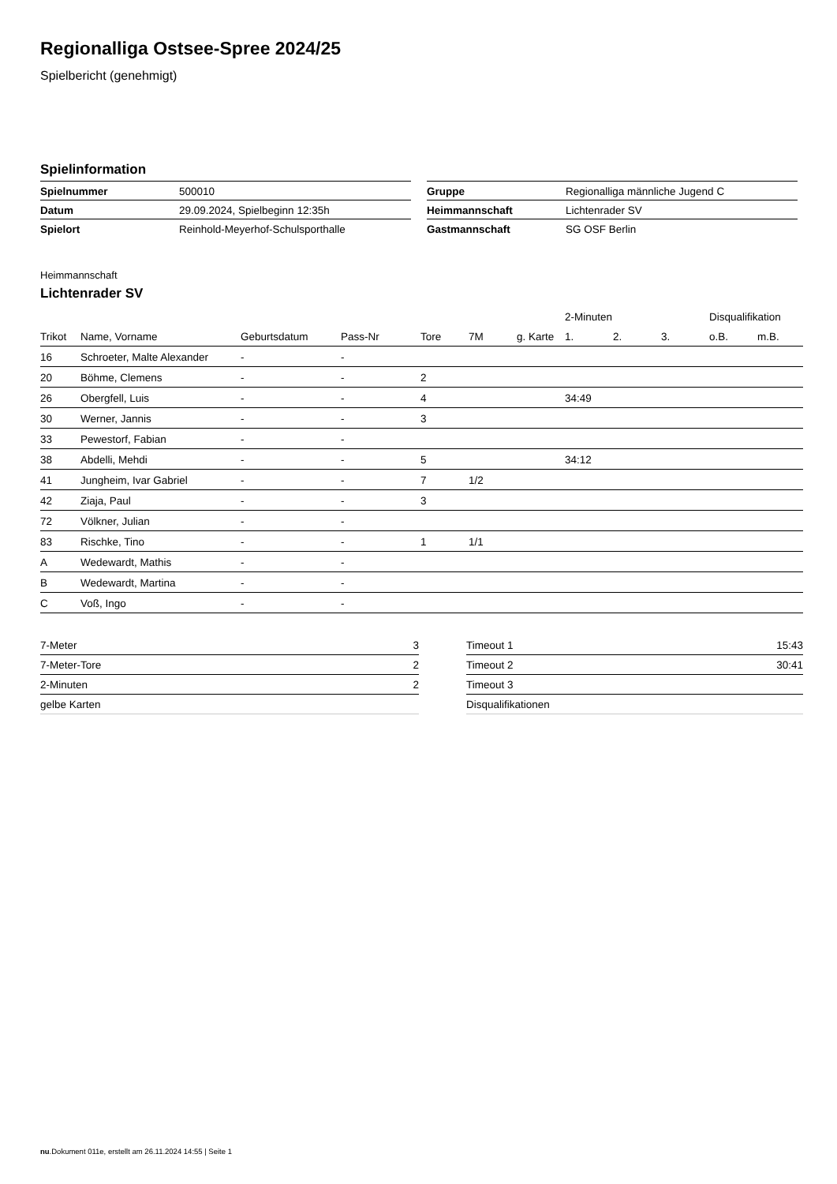Regionalliga Ostsee-Spree 2024/25
Spielbericht (genehmigt)
Spielinformation
| Spielnummer | 500010 |
| Datum | 29.09.2024, Spielbeginn 12:35h |
| Spielort | Reinhold-Meyerhof-Schulsporthalle |
| Gruppe | Regionalliga männliche Jugend C |
| Heimmannschaft | Lichtenrader SV |
| Gastmannschaft | SG OSF Berlin |
Heimmannschaft
Lichtenrader SV
| | | | | | | | 2-Minuten | | | Disqualifikation | |
| --- | --- | --- | --- | --- | --- | --- | --- | --- | --- | --- | --- |
| Trikot | Name, Vorname | Geburtsdatum | Pass-Nr | Tore | 7M | g. Karte | 1. | 2. | 3. | o.B. | m.B. |
| 16 | Schroeter, Malte Alexander | - | - | | | | | | | | |
| 20 | Böhme, Clemens | - | - | 2 | | | | | | | |
| 26 | Obergfell, Luis | - | - | 4 | | | 34:49 | | | | |
| 30 | Werner, Jannis | - | - | 3 | | | | | | | |
| 33 | Pewestorf, Fabian | - | - | | | | | | | | |
| 38 | Abdelli, Mehdi | - | - | 5 | | | 34:12 | | | | |
| 41 | Jungheim, Ivar Gabriel | - | - | 7 | 1/2 | | | | | | |
| 42 | Ziaja, Paul | - | - | 3 | | | | | | | |
| 72 | Völkner, Julian | - | - | | | | | | | | |
| 83 | Rischke, Tino | - | - | 1 | 1/1 | | | | | | |
| A | Wedewardt, Mathis | - | - | | | | | | | | |
| B | Wedewardt, Martina | - | - | | | | | | | | |
| C | Voß, Ingo | - | - | | | | | | | | |
| 7-Meter | 3 |
| 7-Meter-Tore | 2 |
| 2-Minuten | 2 |
| gelbe Karten | |
| Timeout 1 | 15:43 |
| Timeout 2 | 30:41 |
| Timeout 3 | |
| Disqualifikationen | |
nu.Dokument 011e, erstellt am 26.11.2024 14:55 | Seite 1